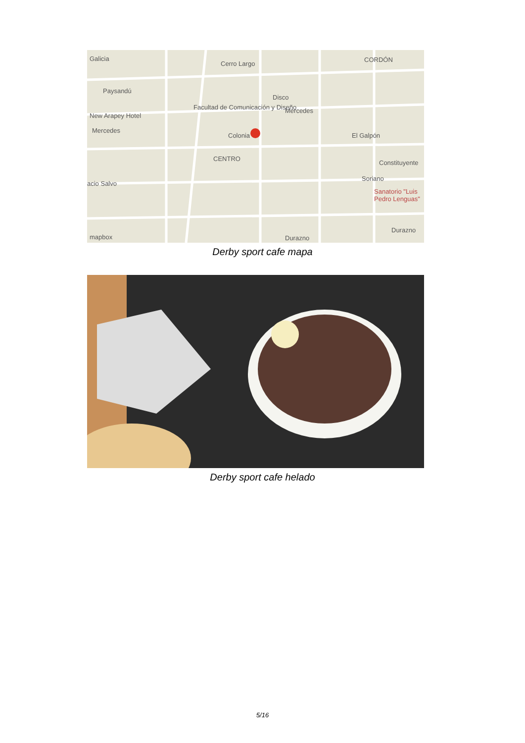Galicia
Cerro Largo
CORDÓN
Paysandú
Disco
Facultad de Comunicación y Diseño
New Arapey Hotel
Mercedes
Mercedes
Colonia El Galpón
CENTRO
Constituyente
Soriano
Sanatorio "Luis Pedro Lenguas"
acio Salvo
Durazno
Durazno mapbox
Derby sport cafe mapa
Derby sport cafe helado
5/16